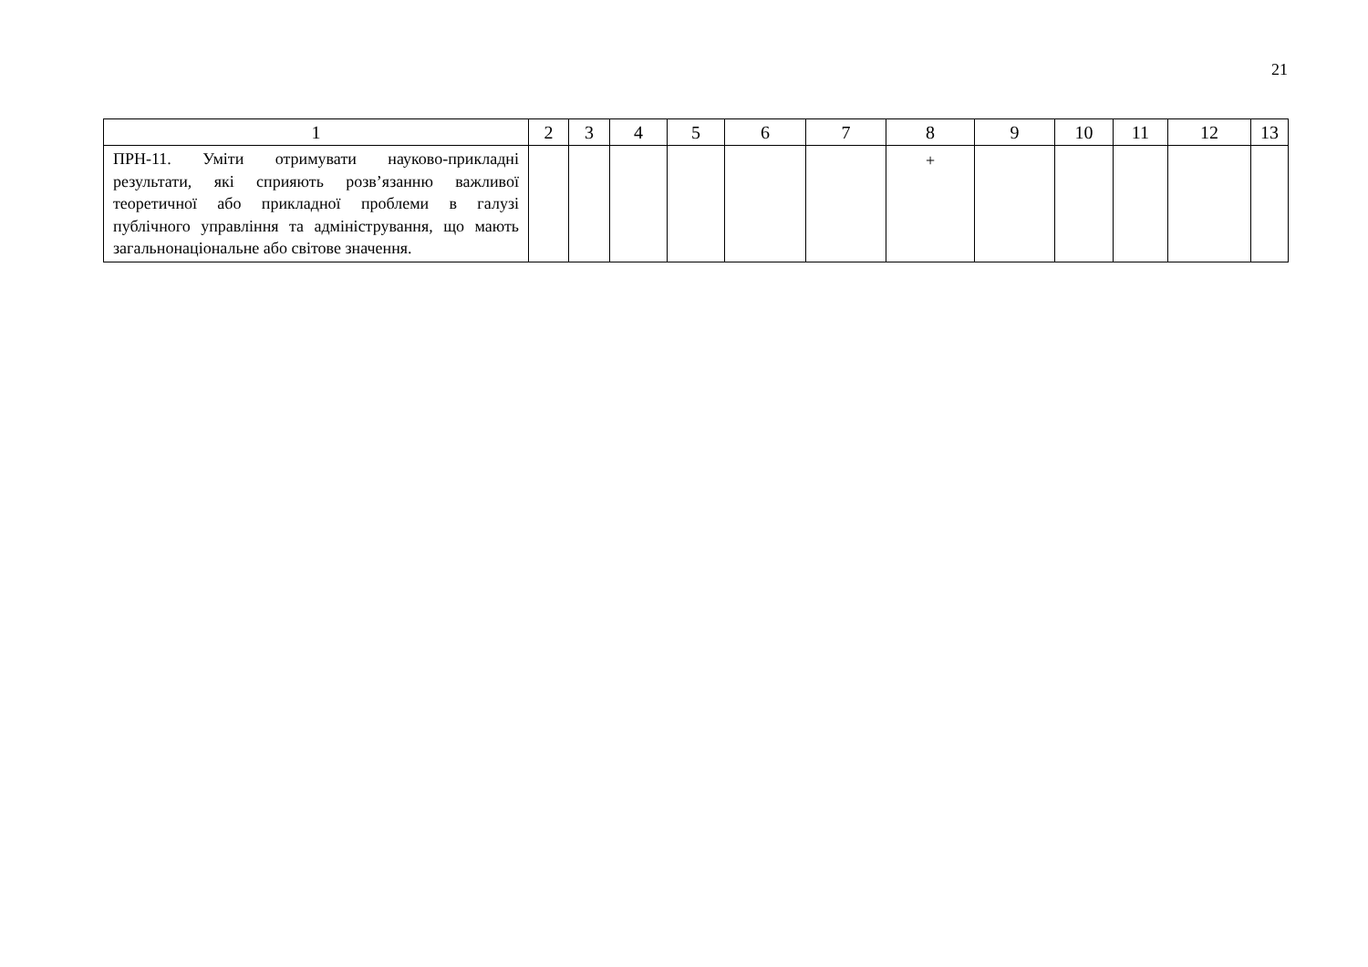21
| 1 | 2 | 3 | 4 | 5 | 6 | 7 | 8 | 9 | 10 | 11 | 12 | 13 |
| --- | --- | --- | --- | --- | --- | --- | --- | --- | --- | --- | --- | --- |
| ПРН-11. Уміти отримувати науково-прикладні результати, які сприяють розв’язанню важливої теоретичної або прикладної проблеми в галузі публічного управління та адміністрування, що мають загальнонаціональне або світове значення. | | | | | | | + | | | | | |